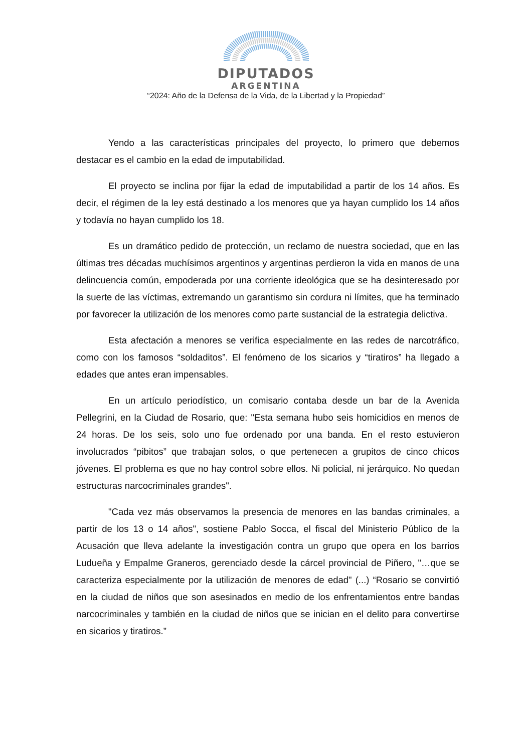DIPUTADOS
ARGENTINA
“2024: Año de la Defensa de la Vida, de la Libertad y la Propiedad”
Yendo a las características principales del proyecto, lo primero que debemos destacar es el cambio en la edad de imputabilidad.
El proyecto se inclina por fijar la edad de imputabilidad a partir de los 14 años. Es decir, el régimen de la ley está destinado a los menores que ya hayan cumplido los 14 años y todavía no hayan cumplido los 18.
Es un dramático pedido de protección, un reclamo de nuestra sociedad, que en las últimas tres décadas muchísimos argentinos y argentinas perdieron la vida en manos de una delincuencia común, empoderada por una corriente ideológica que se ha desinteresado por la suerte de las víctimas, extremando un garantismo sin cordura ni límites, que ha terminado por favorecer la utilización de los menores como parte sustancial de la estrategia delictiva.
Esta afectación a menores se verifica especialmente en las redes de narcotráfico, como con los famosos “soldaditos”. El fenómeno de los sicarios y “tiratiros” ha llegado a edades que antes eran impensables.
En un artículo periodístico, un comisario contaba desde un bar de la Avenida Pellegrini, en la Ciudad de Rosario, que: "Esta semana hubo seis homicidios en menos de 24 horas. De los seis, solo uno fue ordenado por una banda. En el resto estuvieron involucrados “pibitos” que trabajan solos, o que pertenecen a grupitos de cinco chicos jóvenes. El problema es que no hay control sobre ellos. Ni policial, ni jerárquico. No quedan estructuras narcocriminales grandes".
"Cada vez más observamos la presencia de menores en las bandas criminales, a partir de los 13 o 14 años", sostiene Pablo Socca, el fiscal del Ministerio Público de la Acusación que lleva adelante la investigación contra un grupo que opera en los barrios Ludueña y Empalme Graneros, gerenciado desde la cárcel provincial de Piñero, "…que se caracteriza especialmente por la utilización de menores de edad" (...) “Rosario se convirtió en la ciudad de niños que son asesinados en medio de los enfrentamientos entre bandas narcocriminales y también en la ciudad de niños que se inician en el delito para convertirse en sicarios y tiratiros.”